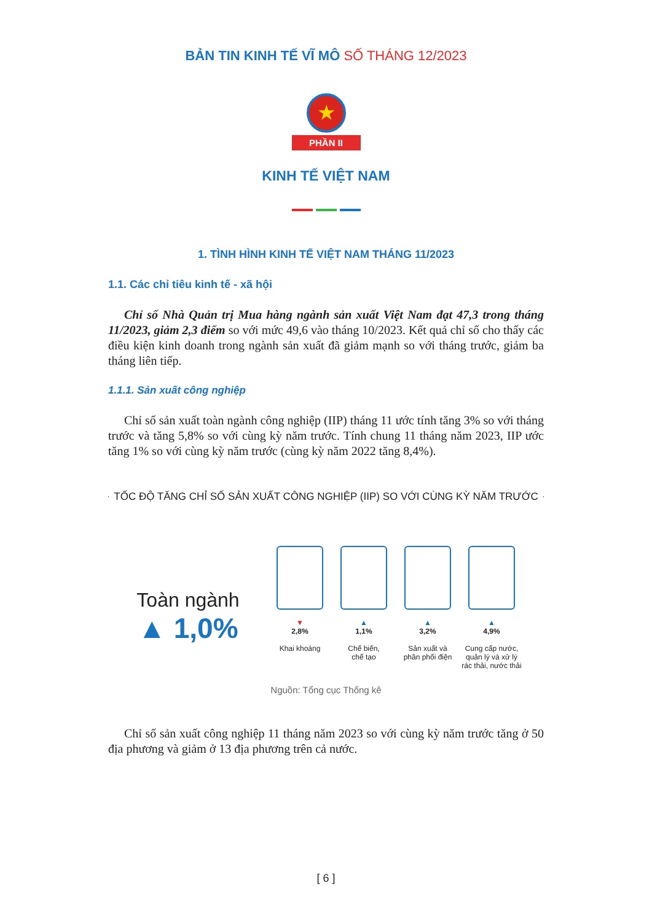BẢN TIN KINH TẾ VĨ MÔ SỐ THÁNG 12/2023
★
PHẦN II
KINH TẾ VIỆT NAM
1. TÌNH HÌNH KINH TẾ VIỆT NAM THÁNG 11/2023
1.1. Các chỉ tiêu kinh tế - xã hội
Chỉ số Nhà Quản trị Mua hàng ngành sản xuất Việt Nam đạt 47,3 trong tháng 11/2023, giảm 2,3 điểm so với mức 49,6 vào tháng 10/2023. Kết quả chỉ số cho thấy các điều kiện kinh doanh trong ngành sản xuất đã giảm mạnh so với tháng trước, giảm ba tháng liên tiếp.
1.1.1. Sản xuất công nghiệp
Chỉ số sản xuất toàn ngành công nghiệp (IIP) tháng 11 ước tính tăng 3% so với tháng trước và tăng 5,8% so với cùng kỳ năm trước. Tính chung 11 tháng năm 2023, IIP ước tăng 1% so với cùng kỳ năm trước (cùng kỳ năm 2022 tăng 8,4%).
TỐC ĐỘ TĂNG CHỈ SỐ SẢN XUẤT CÔNG NGHIỆP (IIP) SO VỚI CÙNG KỲ NĂM TRƯỚC
Toàn ngành
▲ 1,0%
▼
2,8%
Khai khoáng
▲
1,1%
Chế biến,
chế tạo
▲
3,2%
Sản xuất và
phân phối điện
▲
4,9%
Cung cấp nước,
quản lý và xử lý
rác thải, nước thải
Nguồn: Tổng cục Thống kê
Chỉ số sản xuất công nghiệp 11 tháng năm 2023 so với cùng kỳ năm trước tăng ở 50 địa phương và giảm ở 13 địa phương trên cả nước.
[ 6 ]